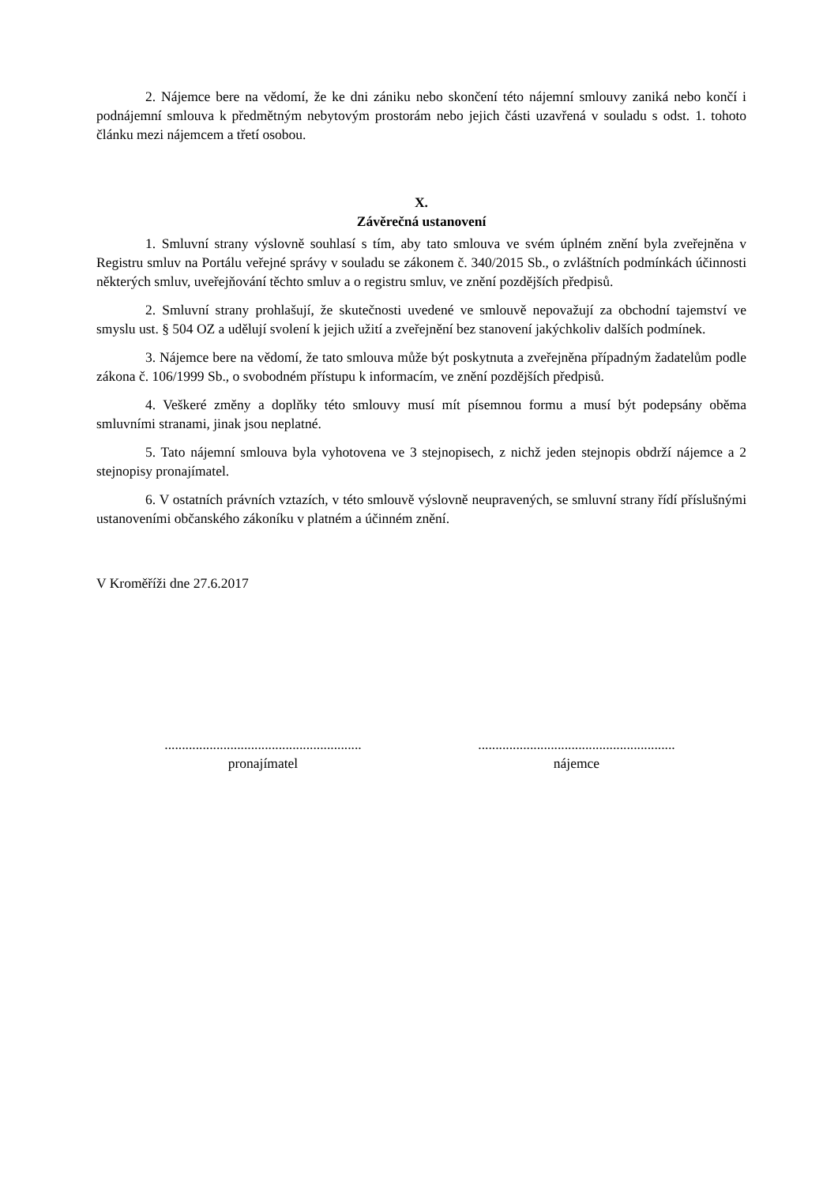2. Nájemce bere na vědomí, že ke dni zániku nebo skončení této nájemní smlouvy zaniká nebo končí i podnájemní smlouva k předmětným nebytovým prostorám nebo jejich části uzavřená v souladu s odst. 1. tohoto článku mezi nájemcem a třetí osobou.
X.
Závěrečná ustanovení
1. Smluvní strany výslovně souhlasí s tím, aby tato smlouva ve svém úplném znění byla zveřejněna v Registru smluv na Portálu veřejné správy v souladu se zákonem č. 340/2015 Sb., o zvláštních podmínkách účinnosti některých smluv, uveřejňování těchto smluv a o registru smluv, ve znění pozdějších předpisů.
2. Smluvní strany prohlašují, že skutečnosti uvedené ve smlouvě nepovažují za obchodní tajemství ve smyslu ust. § 504 OZ a udělují svolení k jejich užití a zveřejnění bez stanovení jakýchkoliv dalších podmínek.
3. Nájemce bere na vědomí, že tato smlouva může být poskytnuta a zveřejněna případným žadatelům podle zákona č. 106/1999 Sb., o svobodném přístupu k informacím, ve znění pozdějších předpisů.
4. Veškeré změny a doplňky této smlouvy musí mít písemnou formu a musí být podepsány oběma smluvními stranami, jinak jsou neplatné.
5. Tato nájemní smlouva byla vyhotovena ve 3 stejnopisech, z nichž jeden stejnopis obdrží nájemce a 2 stejnopisy pronajímatel.
6. V ostatních právních vztazích, v této smlouvě výslovně neupravených, se smluvní strany řídí příslušnými ustanoveními občanského zákoníku v platném a účinném znění.
V Kroměříži dne 27.6.2017
.........................................................
pronajímatel
.........................................................
nájemce